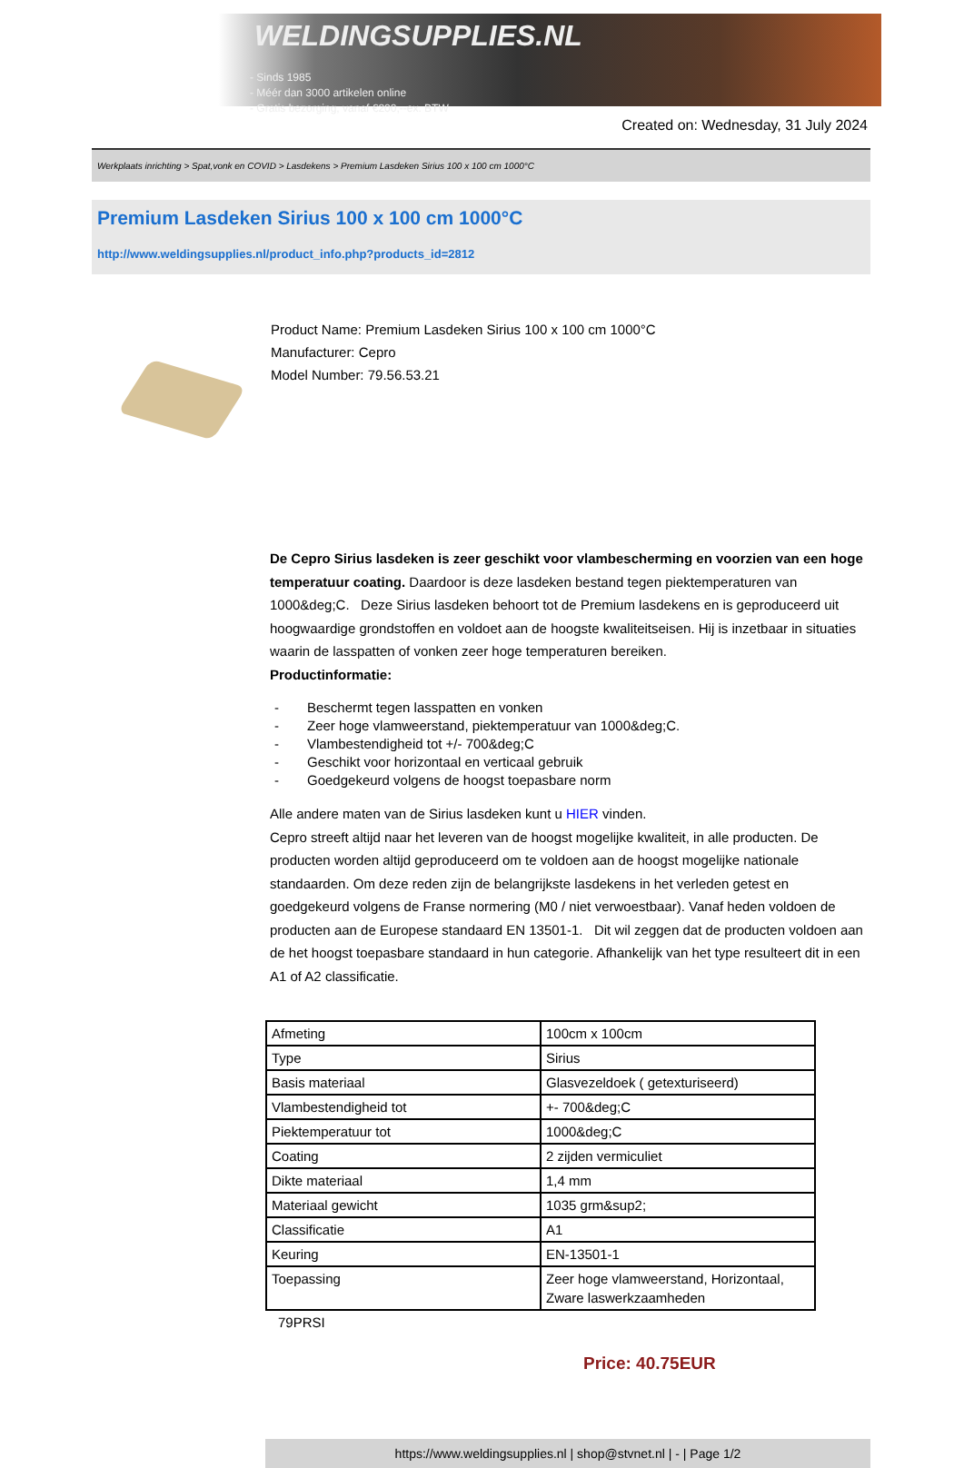WELDINGSUPPLIES.NL
- Sinds 1985
- Méér dan 3000 artikelen online
- Gratis bezorging, vanaf €200,--ex. BTW
Created on: Wednesday, 31 July 2024
Werkplaats inrichting > Spat,vonk en COVID > Lasdekens > Premium Lasdeken Sirius 100 x 100 cm 1000°C
Premium Lasdeken Sirius 100 x 100 cm 1000°C
http://www.weldingsupplies.nl/product_info.php?products_id=2812
Product Name: Premium Lasdeken Sirius 100 x 100 cm 1000°C
Manufacturer: Cepro
Model Number: 79.56.53.21
De Cepro Sirius lasdeken is zeer geschikt voor vlambescherming en voorzien van een hoge temperatuur coating. Daardoor is deze lasdeken bestand tegen piektemperaturen van 1000&deg;C. Deze Sirius lasdeken behoort tot de Premium lasdekens en is geproduceerd uit hoogwaardige grondstoffen en voldoet aan de hoogste kwaliteitseisen. Hij is inzetbaar in situaties waarin de lasspatten of vonken zeer hoge temperaturen bereiken.
Productinformatie:
- Beschermt tegen lasspatten en vonken
- Zeer hoge vlamweerstand, piektemperatuur van 1000&deg;C.
- Vlambestendigheid tot +/- 700&deg;C
- Geschikt voor horizontaal en verticaal gebruik
- Goedgekeurd volgens de hoogst toepasbare norm
Alle andere maten van de Sirius lasdeken kunt u HIER vinden.
Cepro streeft altijd naar het leveren van de hoogst mogelijke kwaliteit, in alle producten. De producten worden altijd geproduceerd om te voldoen aan de hoogst mogelijke nationale standaarden. Om deze reden zijn de belangrijkste lasdekens in het verleden getest en goedgekeurd volgens de Franse normering (M0 / niet verwoestbaar). Vanaf heden voldoen de producten aan de Europese standaard EN 13501-1. Dit wil zeggen dat de producten voldoen aan de het hoogst toepasbare standaard in hun categorie. Afhankelijk van het type resulteert dit in een A1 of A2 classificatie.
| Afmeting | 100cm x 100cm |
| Type | Sirius |
| Basis materiaal | Glasvezeldoek ( getexturiseerd) |
| Vlambestendigheid tot | +- 700&deg;C |
| Piektemperatuur tot | 1000&deg;C |
| Coating | 2 zijden vermiculiet |
| Dikte materiaal | 1,4 mm |
| Materiaal gewicht | 1035 grm&sup2; |
| Classificatie | A1 |
| Keuring | EN-13501-1 |
| Toepassing | Zeer hoge vlamweerstand, Horizontaal, Zware laswerkzaamheden |
79PRSI
Price: 40.75EUR
https://www.weldingsupplies.nl | shop@stvnet.nl | - | Page 1/2